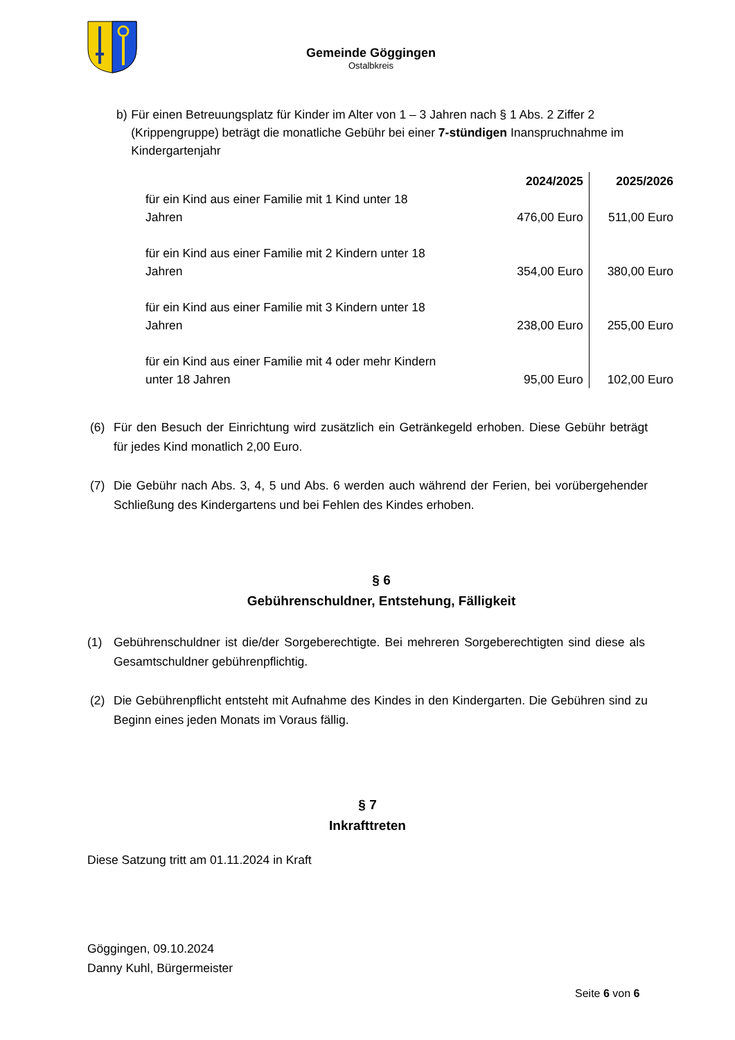Gemeinde Göggingen
Ostalbkreis
b) Für einen Betreuungsplatz für Kinder im Alter von 1 – 3 Jahren nach § 1 Abs. 2 Ziffer 2 (Krippengruppe) beträgt die monatliche Gebühr bei einer 7-stündigen Inanspruchnahme im Kindergartenjahr
| | 2024/2025 | 2025/2026 |
| für ein Kind aus einer Familie mit 1 Kind unter 18 Jahren | 476,00 Euro | 511,00 Euro |
| für ein Kind aus einer Familie mit 2 Kindern unter 18 Jahren | 354,00 Euro | 380,00 Euro |
| für ein Kind aus einer Familie mit 3 Kindern unter 18 Jahren | 238,00 Euro | 255,00 Euro |
| für ein Kind aus einer Familie mit 4 oder mehr Kindern unter 18 Jahren | 95,00 Euro | 102,00 Euro |
(6) Für den Besuch der Einrichtung wird zusätzlich ein Getränkegeld erhoben. Diese Gebühr beträgt für jedes Kind monatlich 2,00 Euro.
(7) Die Gebühr nach Abs. 3, 4, 5 und Abs. 6 werden auch während der Ferien, bei vorübergehender Schließung des Kindergartens und bei Fehlen des Kindes erhoben.
§ 6
Gebührenschuldner, Entstehung, Fälligkeit
(1) Gebührenschuldner ist die/der Sorgeberechtigte. Bei mehreren Sorgeberechtigten sind diese als Gesamtschuldner gebührenpflichtig.
(2) Die Gebührenpflicht entsteht mit Aufnahme des Kindes in den Kindergarten. Die Gebühren sind zu Beginn eines jeden Monats im Voraus fällig.
§ 7
Inkrafttreten
Diese Satzung tritt am 01.11.2024 in Kraft
Göggingen, 09.10.2024
Danny Kuhl, Bürgermeister
Seite 6 von 6